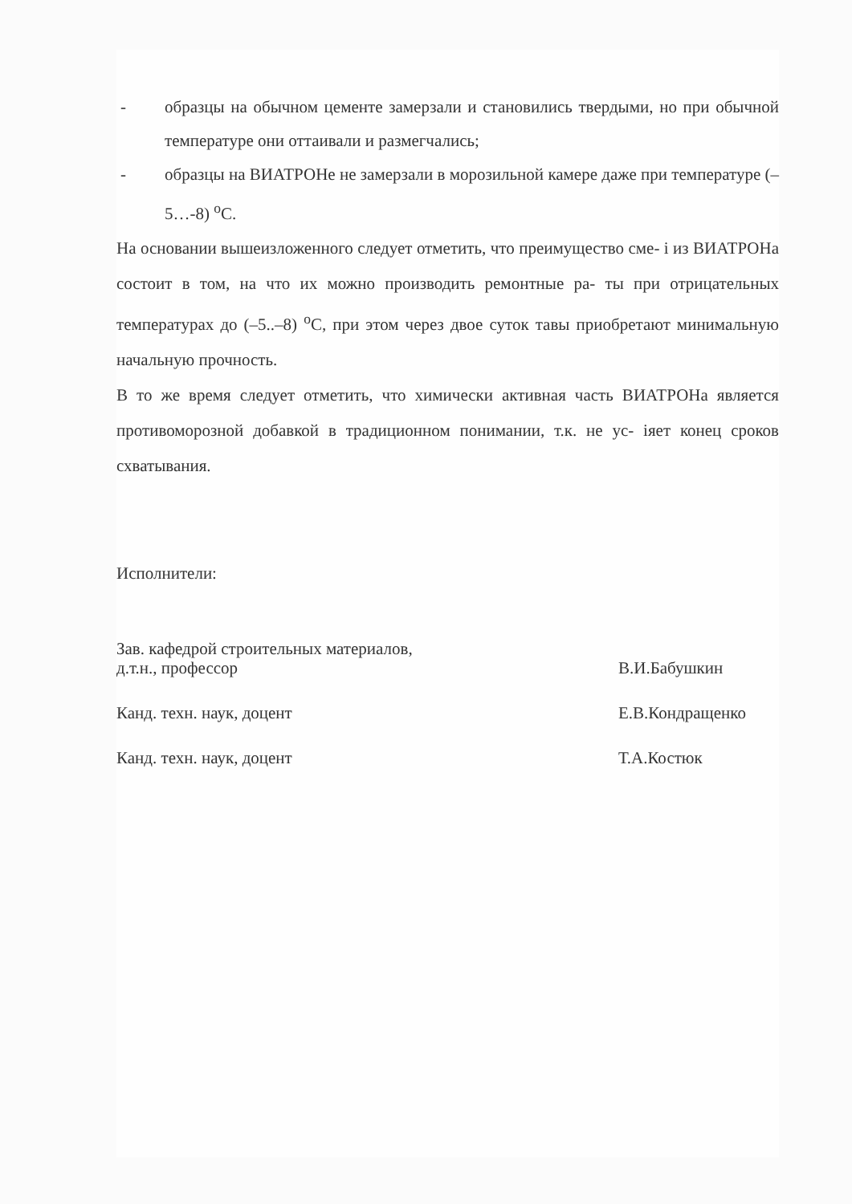- образцы на обычном цементе замерзали и становились твердыми, но при обычной температуре они оттаивали и размегчались;
- образцы на ВИАТРОНе не замерзали в морозильной камере даже при температуре (–5…-8) <sup>o</sup>С.
На основании вышеизложенного следует отметить, что преимущество сме- і из ВИАТРОНа состоит в том, на что их можно производить ремонтные ра- ты при отрицательных температурах до (–5..–8) <sup>o</sup>С, при этом через двое суток тавы приобретают минимальную начальную прочность.
В то же время следует отметить, что химически активная часть ВИАТРОНа является противоморозной добавкой в традиционном понимании, т.к. не ус- іяет конец сроков схватывания.
Исполнители:
Зав. кафедрой строительных материалов,
д.т.н., профессор
В.И.Бабушкин
Канд. техн. наук, доцент Е.В.Кондращенко
Канд. техн. наук, доцент Т.А.Костюк